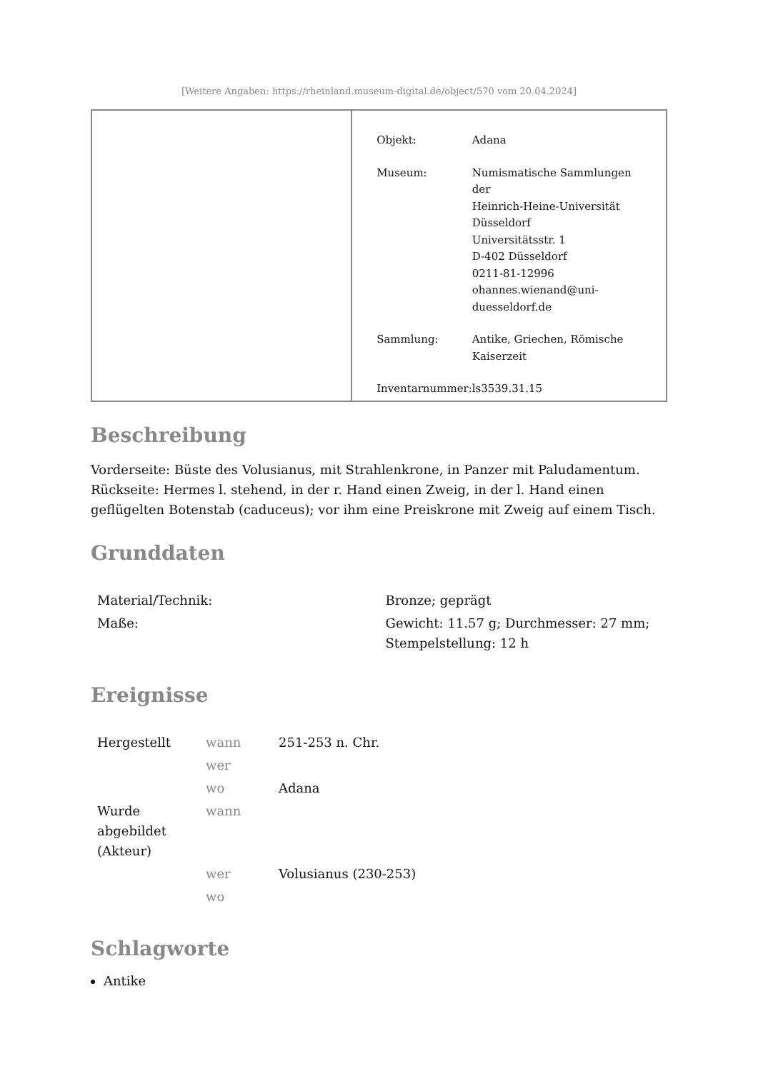[Weitere Angaben: https://rheinland.museum-digital.de/object/570 vom 20.04.2024]
| Objekt: | Adana |
| Museum: | Numismatische Sammlungen der Heinrich-Heine-Universität Düsseldorf Universitätsstr. 1 D-402 Düsseldorf 0211-81-12996 ohannes.wienand@uni- duesseldorf.de |
| Sammlung: | Antike, Griechen, Römische Kaiserzeit |
| Inventarnummer: | ls3539.31.15 |
Beschreibung
Vorderseite: Büste des Volusianus, mit Strahlenkrone, in Panzer mit Paludamentum. Rückseite: Hermes l. stehend, in der r. Hand einen Zweig, in der l. Hand einen geflügelten Botenstab (caduceus); vor ihm eine Preiskrone mit Zweig auf einem Tisch.
Grunddaten
| Material/Technik: | Bronze; geprägt |
| Maße: | Gewicht: 11.57 g; Durchmesser: 27 mm; Stempelstellung: 12 h |
Ereignisse
| Hergestellt | wann | 251-253 n. Chr. |
| | wer | |
| | wo | Adana |
| Wurde abgebildet (Akteur) | wann | |
| | wer | Volusianus (230-253) |
| | wo | |
Schlagworte
Antike